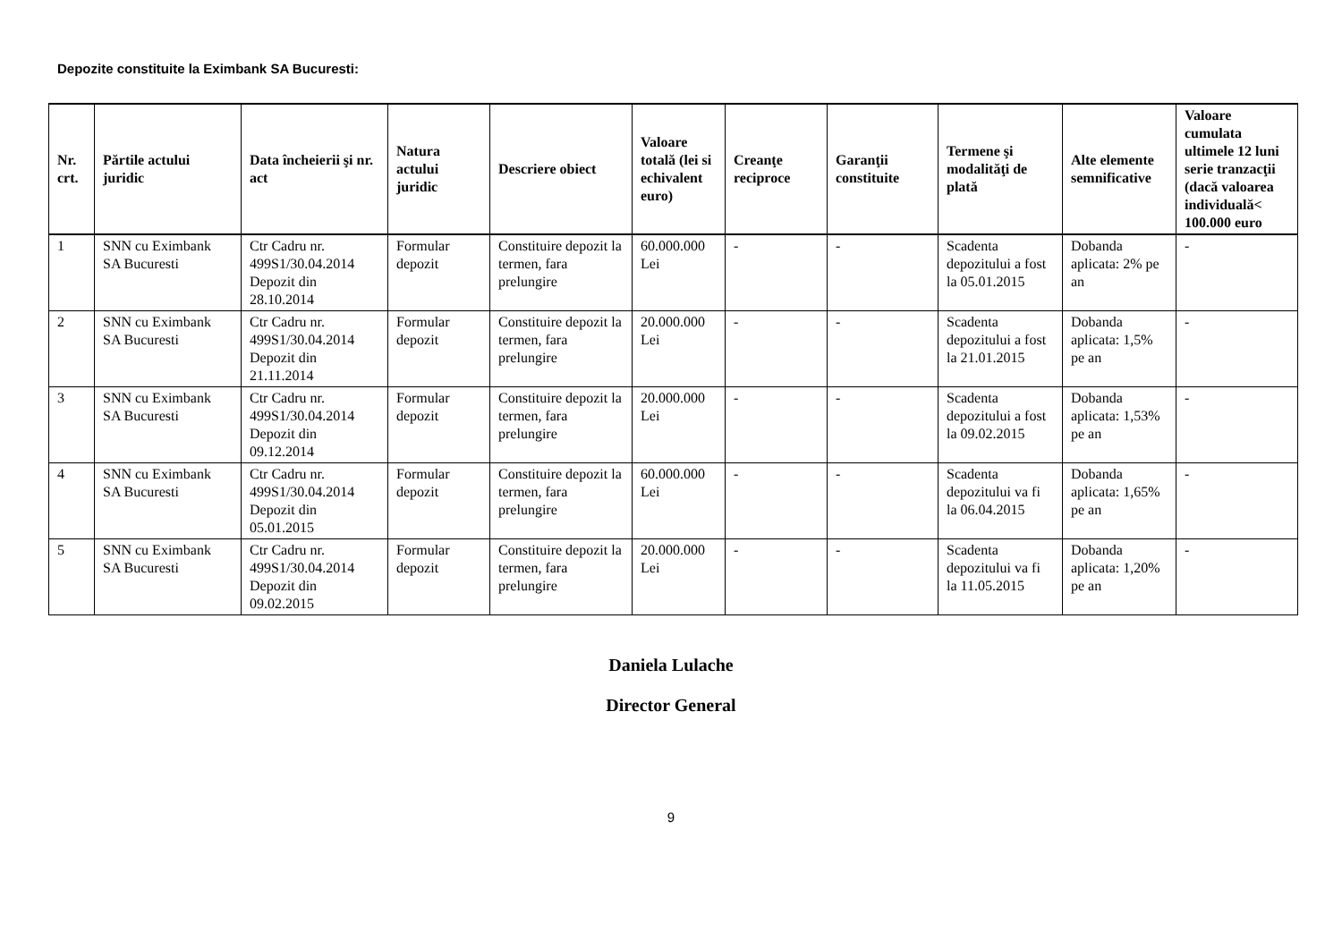Depozite constituite la Eximbank SA Bucuresti:
| Nr. crt. | Părtile actului juridic | Data încheierii şi nr. act | Natura actului juridic | Descriere obiect | Valoare totală (lei si echivalent euro) | Creanţe reciproce | Garanţii constituite | Termene şi modalităţi de plată | Alte elemente semnificative | Valoare cumulata ultimele 12 luni serie tranzacţii (dacă valoarea individuală< 100.000 euro |
| --- | --- | --- | --- | --- | --- | --- | --- | --- | --- | --- |
| 1 | SNN cu Eximbank SA Bucuresti | Ctr Cadru nr. 499S1/30.04.2014 Depozit din 28.10.2014 | Formular depozit | Constituire depozit la termen, fara prelungire | 60.000.000 Lei | - | - | Scadenta depozitului a fost la 05.01.2015 | Dobanda aplicata: 2% pe an | - |
| 2 | SNN cu Eximbank SA Bucuresti | Ctr Cadru nr. 499S1/30.04.2014 Depozit din 21.11.2014 | Formular depozit | Constituire depozit la termen, fara prelungire | 20.000.000 Lei | - | - | Scadenta depozitului a fost la 21.01.2015 | Dobanda aplicata: 1,5% pe an | - |
| 3 | SNN cu Eximbank SA Bucuresti | Ctr Cadru nr. 499S1/30.04.2014 Depozit din 09.12.2014 | Formular depozit | Constituire depozit la termen, fara prelungire | 20.000.000 Lei | - | - | Scadenta depozitului a fost la 09.02.2015 | Dobanda aplicata: 1,53% pe an | - |
| 4 | SNN cu Eximbank SA Bucuresti | Ctr Cadru nr. 499S1/30.04.2014 Depozit din 05.01.2015 | Formular depozit | Constituire depozit la termen, fara prelungire | 60.000.000 Lei | - | - | Scadenta depozitului va fi la 06.04.2015 | Dobanda aplicata: 1,65% pe an | - |
| 5 | SNN cu Eximbank SA Bucuresti | Ctr Cadru nr. 499S1/30.04.2014 Depozit din 09.02.2015 | Formular depozit | Constituire depozit la termen, fara prelungire | 20.000.000 Lei | - | - | Scadenta depozitului va fi la 11.05.2015 | Dobanda aplicata: 1,20% pe an | - |
Daniela Lulache
Director General
9